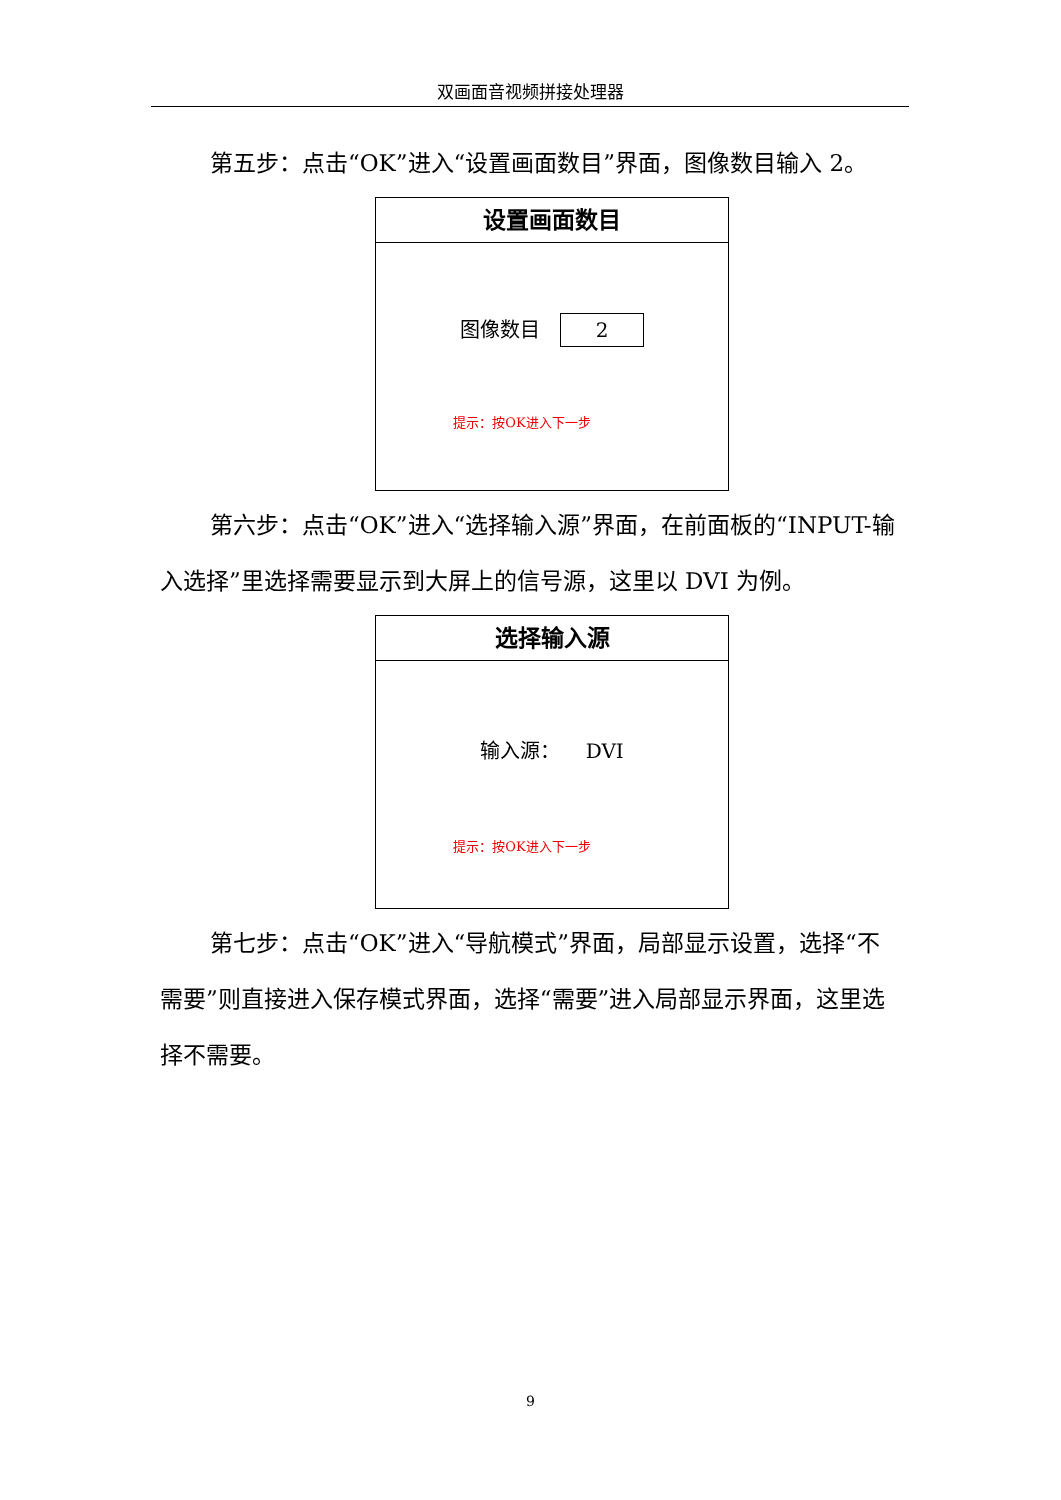双画面音视频拼接处理器
第五步：点击“OK”进入“设置画面数目”界面，图像数目输入 2。
设置画面数目
图像数目 2
提示：按OK进入下一步
第六步：点击“OK”进入“选择输入源”界面，在前面板的“INPUT-输入选择”里选择需要显示到大屏上的信号源，这里以 DVI 为例。
选择输入源
输入源： DVI
提示：按OK进入下一步
第七步：点击“OK”进入“导航模式”界面，局部显示设置，选择“不需要”则直接进入保存模式界面，选择“需要”进入局部显示界面，这里选择不需要。
9